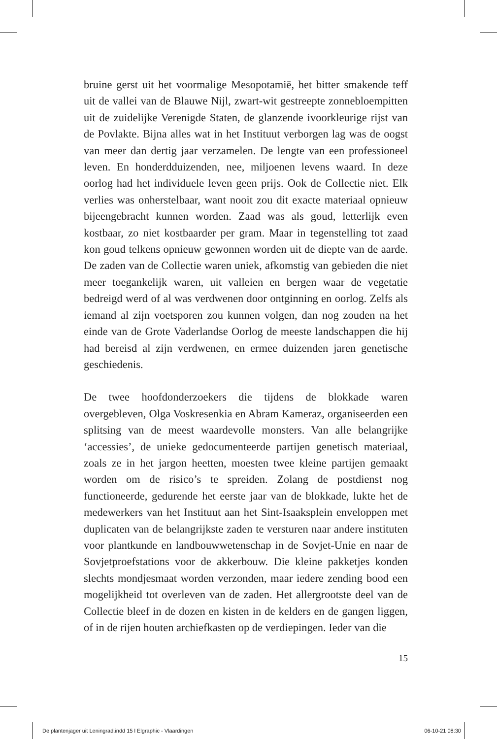bruine gerst uit het voormalige Mesopotamië, het bitter smakende teff uit de vallei van de Blauwe Nijl, zwart-wit gestreepte zonnebloempitten uit de zuidelijke Verenigde Staten, de glanzende ivoorkleurige rijst van de Povlakte. Bijna alles wat in het Instituut verborgen lag was de oogst van meer dan dertig jaar verzamelen. De lengte van een professioneel leven. En honderdduizenden, nee, miljoenen levens waard. In deze oorlog had het individuele leven geen prijs. Ook de Collectie niet. Elk verlies was onherstelbaar, want nooit zou dit exacte materiaal opnieuw bijeengebracht kunnen worden. Zaad was als goud, letterlijk even kostbaar, zo niet kostbaarder per gram. Maar in tegenstelling tot zaad kon goud telkens opnieuw gewonnen worden uit de diepte van de aarde. De zaden van de Collectie waren uniek, afkomstig van gebieden die niet meer toegankelijk waren, uit valleien en bergen waar de vegetatie bedreigd werd of al was verdwenen door ontginning en oorlog. Zelfs als iemand al zijn voetsporen zou kunnen volgen, dan nog zouden na het einde van de Grote Vaderlandse Oorlog de meeste landschappen die hij had bereisd al zijn verdwenen, en ermee duizenden jaren genetische geschiedenis.
De twee hoofdonderzoekers die tijdens de blokkade waren overgebleven, Olga Voskresenkia en Abram Kameraz, organiseerden een splitsing van de meest waardevolle monsters. Van alle belangrijke ‘accessies’, de unieke gedocumenteerde partijen genetisch materiaal, zoals ze in het jargon heetten, moesten twee kleine partijen gemaakt worden om de risico’s te spreiden. Zolang de postdienst nog functioneerde, gedurende het eerste jaar van de blokkade, lukte het de medewerkers van het Instituut aan het Sint-Isaaksplein enveloppen met duplicaten van de belangrijkste zaden te versturen naar andere instituten voor plantkunde en landbouwwetenschap in de Sovjet-Unie en naar de Sovjetproefstations voor de akkerbouw. Die kleine pakketjes konden slechts mondjesmaat worden verzonden, maar iedere zending bood een mogelijkheid tot overleven van de zaden. Het allergrootste deel van de Collectie bleef in de dozen en kisten in de kelders en de gangen liggen, of in de rijen houten archiefkasten op de verdiepingen. Ieder van die
15
De plantenjager uit Leningrad.indd 15 l Elgraphic - Vlaardingen 06-10-21 08:30